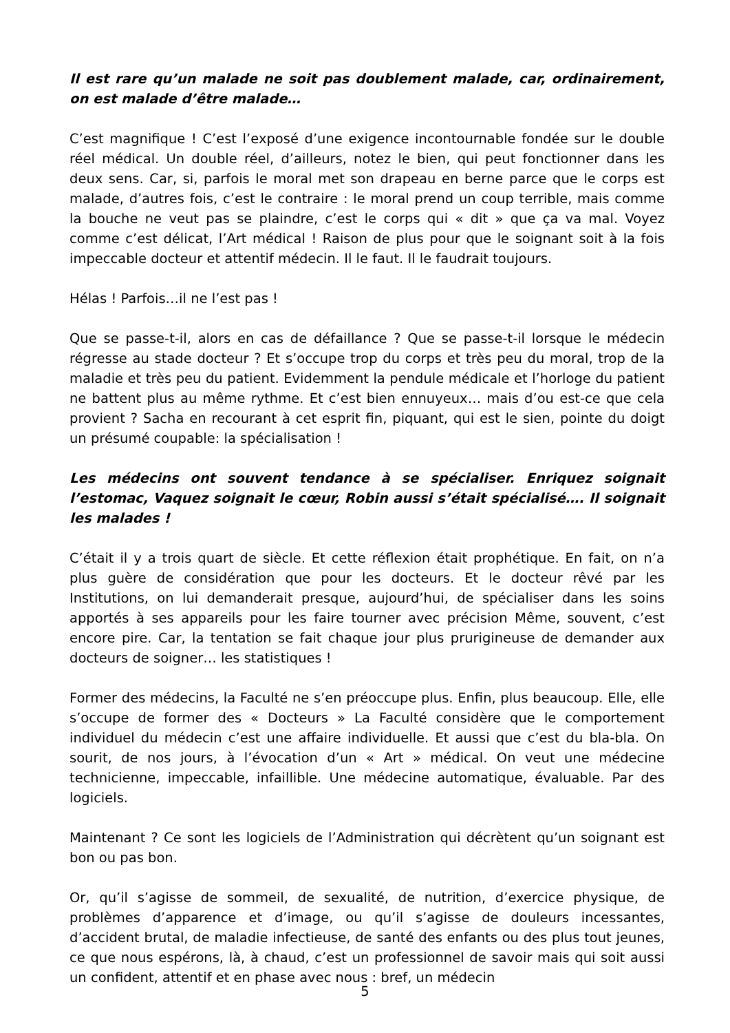Il est rare qu’un malade ne soit pas doublement malade, car, ordinairement, on est malade d’être malade…
C’est magnifique ! C’est l’exposé d’une exigence incontournable fondée sur le double réel médical. Un double réel, d’ailleurs, notez le bien, qui peut fonctionner dans les deux sens. Car, si, parfois le moral met son drapeau en berne parce que le corps est malade, d’autres fois, c’est le contraire : le moral prend un coup terrible, mais comme la bouche ne veut pas se plaindre, c’est le corps qui « dit » que ça va mal. Voyez comme c’est délicat, l’Art médical ! Raison de plus pour que le soignant soit à la fois impeccable docteur et attentif médecin. Il le faut. Il le faudrait toujours.
Hélas ! Parfois…il ne l’est pas !
Que se passe-t-il, alors en cas de défaillance ? Que se passe-t-il lorsque le médecin régresse au stade docteur ? Et s’occupe trop du corps et très peu du moral, trop de la maladie et très peu du patient. Evidemment la pendule médicale et l’horloge du patient ne battent plus au même rythme. Et c’est bien ennuyeux… mais d’ou est-ce que cela provient ? Sacha en recourant à cet esprit fin, piquant, qui est le sien, pointe du doigt un présumé coupable: la spécialisation !
Les médecins ont souvent tendance à se spécialiser. Enriquez soignait l’estomac, Vaquez soignait le cœur, Robin aussi s’était spécialisé…. Il soignait les malades !
C’était il y a trois quart de siècle. Et cette réflexion était prophétique. En fait, on n’a plus guère de considération que pour les docteurs. Et le docteur rêvé par les Institutions, on lui demanderait presque, aujourd’hui, de spécialiser dans les soins apportés à ses appareils pour les faire tourner avec précision Même, souvent, c’est encore pire. Car, la tentation se fait chaque jour plus prurigineuse de demander aux docteurs de soigner… les statistiques !
Former des médecins, la Faculté ne s’en préoccupe plus. Enfin, plus beaucoup. Elle, elle s’occupe de former des « Docteurs » La Faculté considère que le comportement individuel du médecin c’est une affaire individuelle. Et aussi que c’est du bla-bla. On sourit, de nos jours, à l’évocation d’un « Art » médical. On veut une médecine technicienne, impeccable, infaillible. Une médecine automatique, évaluable. Par des logiciels.
Maintenant ? Ce sont les logiciels de l’Administration qui décrètent qu’un soignant est bon ou pas bon.
Or, qu’il s’agisse de sommeil, de sexualité, de nutrition, d’exercice physique, de problèmes d’apparence et d’image, ou qu’il s’agisse de douleurs incessantes, d’accident brutal, de maladie infectieuse, de santé des enfants ou des plus tout jeunes, ce que nous espérons, là, à chaud, c’est un professionnel de savoir mais qui soit aussi un confident, attentif et en phase avec nous : bref, un médecin
5